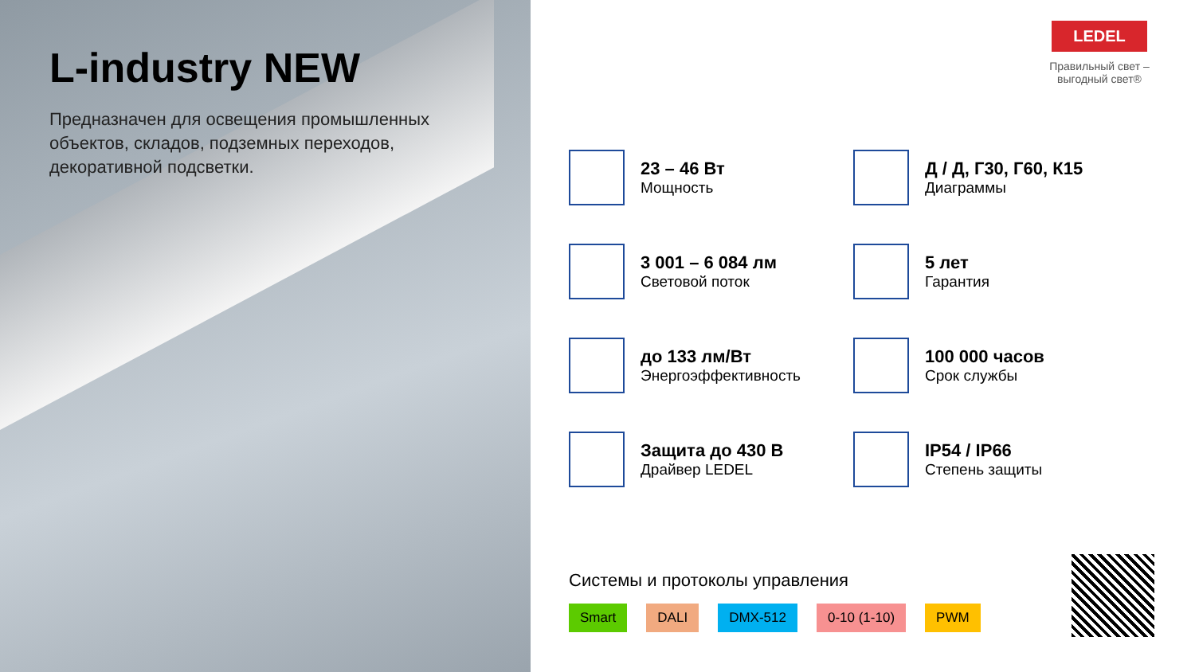L-industry NEW
Предназначен для освещения промышленных объектов, складов, подземных переходов, декоративной подсветки.
LEDEL
Правильный свет – выгодный свет®
23 – 46 Вт
Мощность
Д / Д, Г30, Г60, К15
Диаграммы
3 001 – 6 084 лм
Световой поток
5 лет
Гарантия
до 133 лм/Вт
Энергоэффективность
100 000 часов
Срок службы
Защита до 430 В
Драйвер LEDEL
IP54 / IP66
Степень защиты
Системы и протоколы управления
Smart DALI DMX-512 0-10 (1-10) PWM